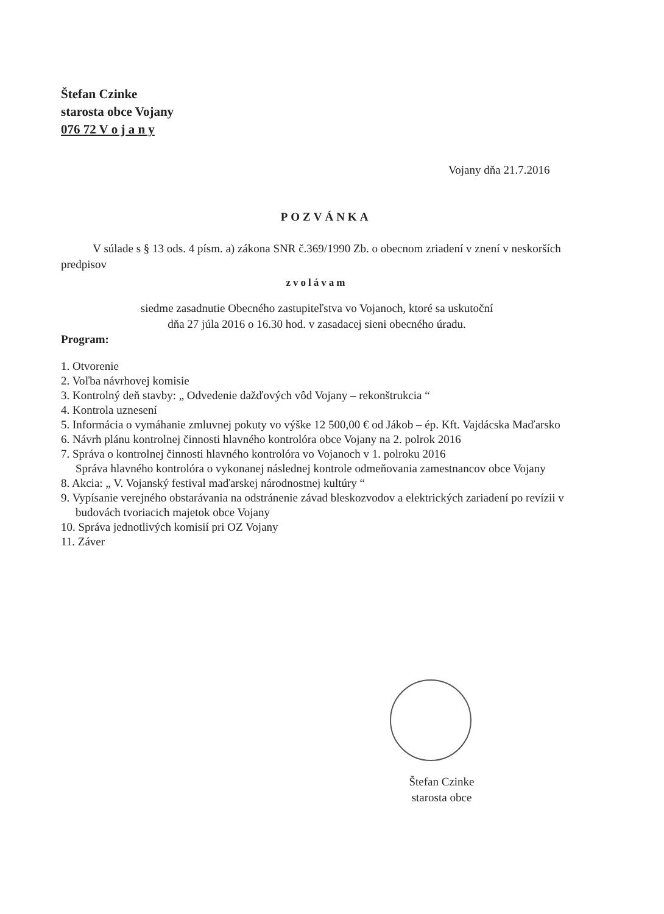Štefan Czinke
starosta obce Vojany
076 72 V o j a n y
Vojany dňa 21.7.2016
POZVÁNKA
V súlade s § 13 ods. 4 písm. a) zákona SNR č.369/1990 Zb. o obecnom zriadení v znení v neskorších predpisov
zvolávam
siedme zasadnutie Obecného zastupiteľstva vo Vojanoch, ktoré sa uskutoční
dňa 27 júla 2016 o 16.30 hod. v zasadacej sieni obecného úradu.
Program:
1. Otvorenie
2. Voľba návrhovej komisie
3. Kontrolný deň stavby: „ Odvedenie dažďových vôd Vojany – rekonštrukcia “
4. Kontrola uznesení
5. Informácia o vymáhanie zmluvnej pokuty vo výške 12 500,00 € od Jákob – ép. Kft. Vajdácska Maďarsko
6. Návrh plánu kontrolnej činnosti hlavného kontrolóra obce Vojany na 2. polrok 2016
7. Správa o kontrolnej činnosti hlavného kontrolóra vo Vojanoch v 1. polroku 2016
Správa hlavného kontrolóra o vykonanej následnej kontrole odmeňovania zamestnancov obce Vojany
8. Akcia: „ V. Vojanský festival maďarskej národnostnej kultúry “
9. Vypísanie verejného obstarávania na odstránenie závad bleskozvodov a elektrických zariadení po revízii v budovách tvoriacich majetok obce Vojany
10. Správa jednotlivých komisií pri OZ Vojany
11. Záver
Štefan Czinke
starosta obce